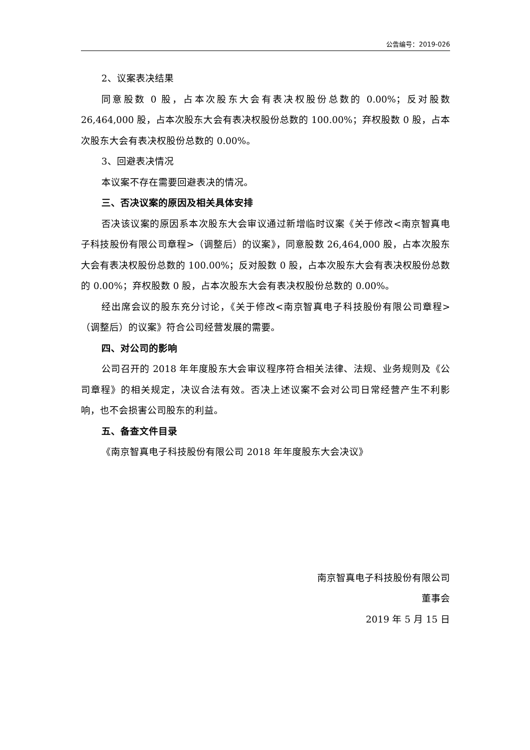公告编号：2019-026
2、议案表决结果
同意股数 0 股，占本次股东大会有表决权股份总数的 0.00%；反对股数 26,464,000 股，占本次股东大会有表决权股份总数的 100.00%；弃权股数 0 股，占本次股东大会有表决权股份总数的 0.00%。
3、回避表决情况
本议案不存在需要回避表决的情况。
三、否决议案的原因及相关具体安排
否决该议案的原因系本次股东大会审议通过新增临时议案《关于修改<南京智真电子科技股份有限公司章程>（调整后）的议案》，同意股数 26,464,000 股，占本次股东大会有表决权股份总数的 100.00%；反对股数 0 股，占本次股东大会有表决权股份总数的 0.00%；弃权股数 0 股，占本次股东大会有表决权股份总数的 0.00%。
经出席会议的股东充分讨论，《关于修改<南京智真电子科技股份有限公司章程>（调整后）的议案》符合公司经营发展的需要。
四、对公司的影响
公司召开的 2018 年年度股东大会审议程序符合相关法律、法规、业务规则及《公司章程》的相关规定，决议合法有效。否决上述议案不会对公司日常经营产生不利影响，也不会损害公司股东的利益。
五、备查文件目录
《南京智真电子科技股份有限公司 2018 年年度股东大会决议》
南京智真电子科技股份有限公司
董事会
2019 年 5 月 15 日